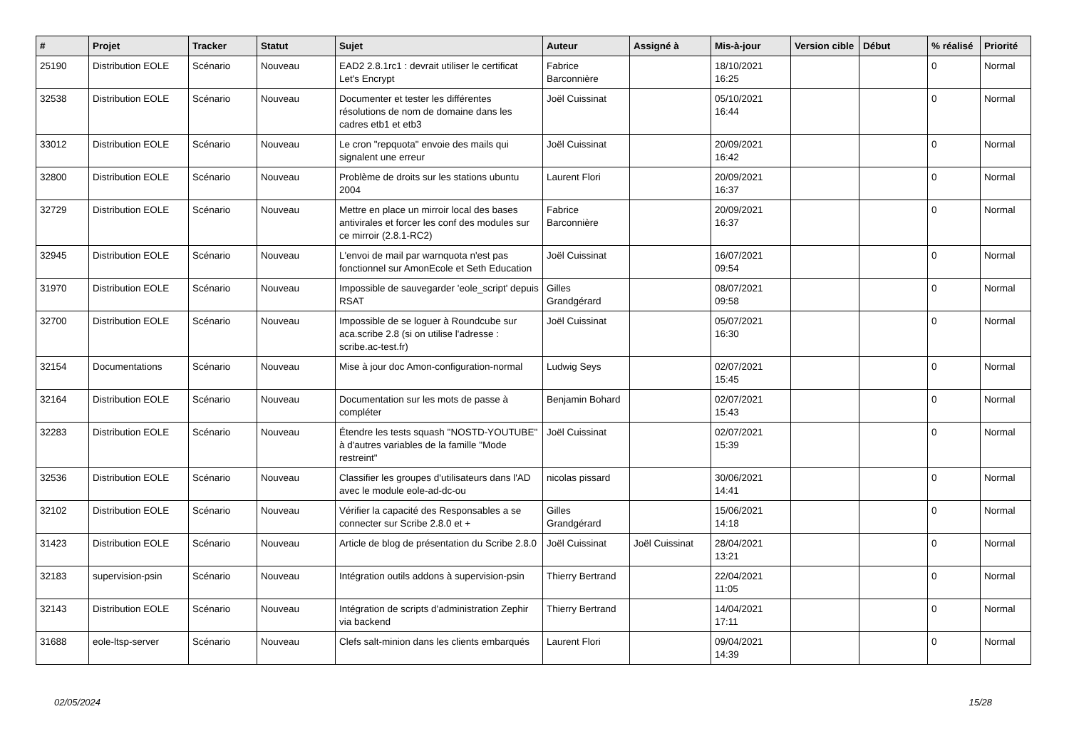| # | Projet | Tracker | Statut | Sujet | Auteur | Assigné à | Mis-à-jour | Version cible | Début | % réalisé | Priorité |
| --- | --- | --- | --- | --- | --- | --- | --- | --- | --- | --- | --- |
| 25190 | Distribution EOLE | Scénario | Nouveau | EAD2 2.8.1rc1 : devrait utiliser le certificat Let's Encrypt | Fabrice Barconnière | | 18/10/2021 16:25 | | | 0 | Normal |
| 32538 | Distribution EOLE | Scénario | Nouveau | Documenter et tester les différentes résolutions de nom de domaine dans les cadres etb1 et etb3 | Joël Cuissinat | | 05/10/2021 16:44 | | | 0 | Normal |
| 33012 | Distribution EOLE | Scénario | Nouveau | Le cron "repquota" envoie des mails qui signalent une erreur | Joël Cuissinat | | 20/09/2021 16:42 | | | 0 | Normal |
| 32800 | Distribution EOLE | Scénario | Nouveau | Problème de droits sur les stations ubuntu 2004 | Laurent Flori | | 20/09/2021 16:37 | | | 0 | Normal |
| 32729 | Distribution EOLE | Scénario | Nouveau | Mettre en place un mirroir local des bases antivirales et forcer les conf des modules sur ce mirroir (2.8.1-RC2) | Fabrice Barconnière | | 20/09/2021 16:37 | | | 0 | Normal |
| 32945 | Distribution EOLE | Scénario | Nouveau | L'envoi de mail par warnquota n'est pas fonctionnel sur AmonEcole et Seth Education | Joël Cuissinat | | 16/07/2021 09:54 | | | 0 | Normal |
| 31970 | Distribution EOLE | Scénario | Nouveau | Impossible de sauvegarder 'eole_script' depuis RSAT | Gilles Grandgérard | | 08/07/2021 09:58 | | | 0 | Normal |
| 32700 | Distribution EOLE | Scénario | Nouveau | Impossible de se loguer à Roundcube sur aca.scribe 2.8 (si on utilise l'adresse : scribe.ac-test.fr) | Joël Cuissinat | | 05/07/2021 16:30 | | | 0 | Normal |
| 32154 | Documentations | Scénario | Nouveau | Mise à jour doc Amon-configuration-normal | Ludwig Seys | | 02/07/2021 15:45 | | | 0 | Normal |
| 32164 | Distribution EOLE | Scénario | Nouveau | Documentation sur les mots de passe à compléter | Benjamin Bohard | | 02/07/2021 15:43 | | | 0 | Normal |
| 32283 | Distribution EOLE | Scénario | Nouveau | Étendre les tests squash "NOSTD-YOUTUBE" à d'autres variables de la famille "Mode restreint" | Joël Cuissinat | | 02/07/2021 15:39 | | | 0 | Normal |
| 32536 | Distribution EOLE | Scénario | Nouveau | Classifier les groupes d'utilisateurs dans l'AD avec le module eole-ad-dc-ou | nicolas pissard | | 30/06/2021 14:41 | | | 0 | Normal |
| 32102 | Distribution EOLE | Scénario | Nouveau | Vérifier la capacité des Responsables a se connecter sur Scribe 2.8.0 et + | Gilles Grandgérard | | 15/06/2021 14:18 | | | 0 | Normal |
| 31423 | Distribution EOLE | Scénario | Nouveau | Article de blog de présentation du Scribe 2.8.0 | Joël Cuissinat | Joël Cuissinat | 28/04/2021 13:21 | | | 0 | Normal |
| 32183 | supervision-psin | Scénario | Nouveau | Intégration outils addons à supervision-psin | Thierry Bertrand | | 22/04/2021 11:05 | | | 0 | Normal |
| 32143 | Distribution EOLE | Scénario | Nouveau | Intégration de scripts d'administration Zephir via backend | Thierry Bertrand | | 14/04/2021 17:11 | | | 0 | Normal |
| 31688 | eole-ltsp-server | Scénario | Nouveau | Clefs salt-minion dans les clients embarqués | Laurent Flori | | 09/04/2021 14:39 | | | 0 | Normal |
02/05/2024 15/28